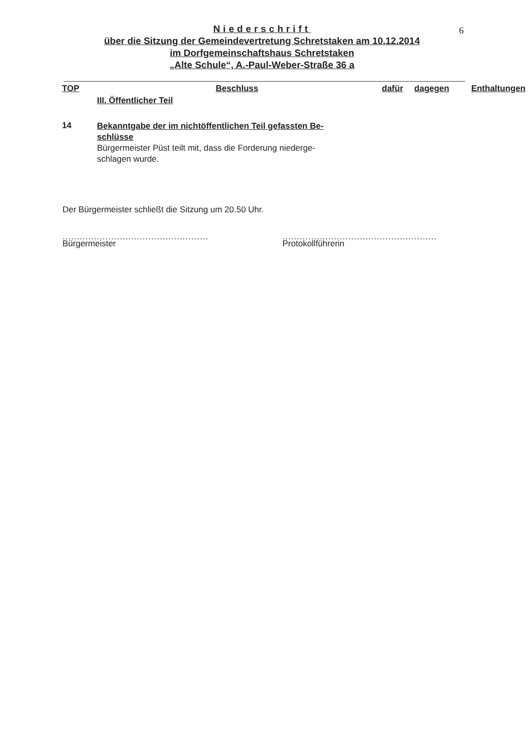6
Niederschrift
über die Sitzung der Gemeindevertretung Schretstaken am 10.12.2014
im Dorfgemeinschaftshaus Schretstaken
„Alte Schule“, A.-Paul-Weber-Straße 36 a
| TOP | Beschluss | dafür | dagegen | Enthaltungen |
| --- | --- | --- | --- | --- |
| | III. Öffentlicher Teil | | | |
| 14 | Bekanntgabe der im nichtöffentlichen Teil gefassten Be- schlüsse Bürgermeister Püst teilt mit, dass die Forderung niederge- schlagen wurde. | | | |
Der Bürgermeister schließt die Sitzung um 20.50 Uhr.
...................................................
Bürgermeister
......................................................
Protokollführerin